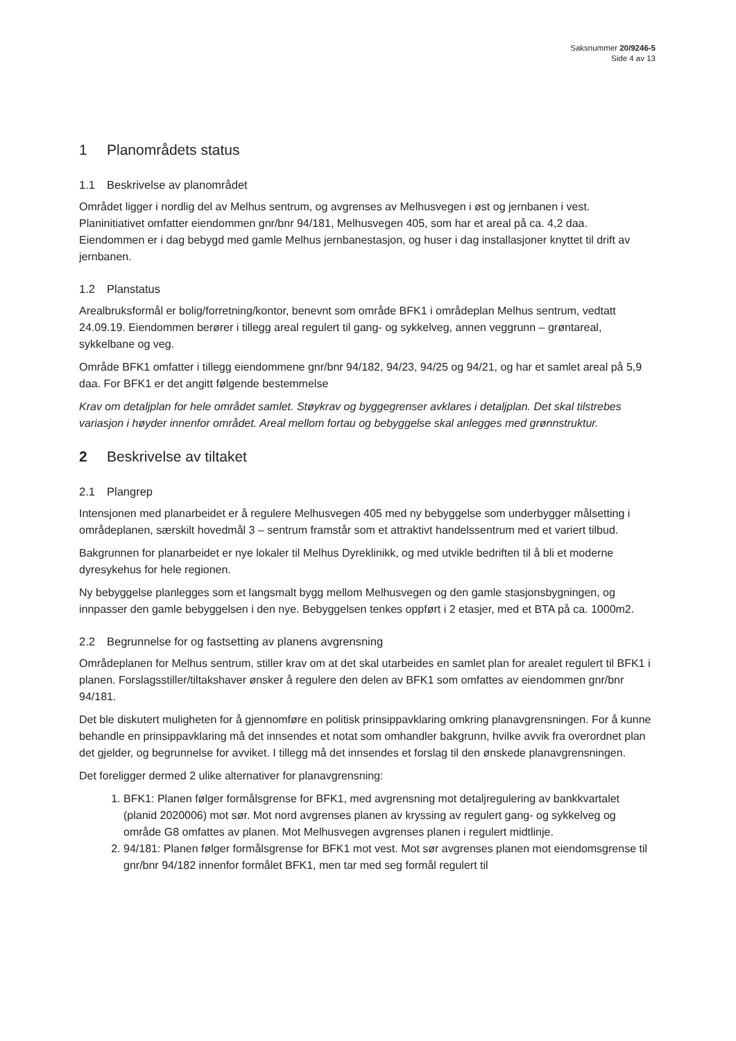Saksnummer 20/9246-5
Side 4 av 13
1 Planområdets status
1.1 Beskrivelse av planområdet
Området ligger i nordlig del av Melhus sentrum, og avgrenses av Melhusvegen i øst og jernbanen i vest. Planinitiativet omfatter eiendommen gnr/bnr 94/181, Melhusvegen 405, som har et areal på ca. 4,2 daa. Eiendommen er i dag bebygd med gamle Melhus jernbanestasjon, og huser i dag installasjoner knyttet til drift av jernbanen.
1.2 Planstatus
Arealbruksformål er bolig/forretning/kontor, benevnt som område BFK1 i områdeplan Melhus sentrum, vedtatt 24.09.19. Eiendommen berører i tillegg areal regulert til gang- og sykkelveg, annen veggrunn – grøntareal, sykkelbane og veg.
Område BFK1 omfatter i tillegg eiendommene gnr/bnr 94/182, 94/23, 94/25 og 94/21, og har et samlet areal på 5,9 daa. For BFK1 er det angitt følgende bestemmelse
Krav om detaljplan for hele området samlet. Støykrav og byggegrenser avklares i detaljplan. Det skal tilstrebes variasjon i høyder innenfor området. Areal mellom fortau og bebyggelse skal anlegges med grønnstruktur.
2 Beskrivelse av tiltaket
2.1 Plangrep
Intensjonen med planarbeidet er å regulere Melhusvegen 405 med ny bebyggelse som underbygger målsetting i områdeplanen, særskilt hovedmål 3 – sentrum framstår som et attraktivt handelssentrum med et variert tilbud.
Bakgrunnen for planarbeidet er nye lokaler til Melhus Dyreklinikk, og med utvikle bedriften til å bli et moderne dyresykehus for hele regionen.
Ny bebyggelse planlegges som et langsmalt bygg mellom Melhusvegen og den gamle stasjonsbygningen, og innpasser den gamle bebyggelsen i den nye. Bebyggelsen tenkes oppført i 2 etasjer, med et BTA på ca. 1000m2.
2.2 Begrunnelse for og fastsetting av planens avgrensning
Områdeplanen for Melhus sentrum, stiller krav om at det skal utarbeides en samlet plan for arealet regulert til BFK1 i planen. Forslagsstiller/tiltakshaver ønsker å regulere den delen av BFK1 som omfattes av eiendommen gnr/bnr 94/181.
Det ble diskutert muligheten for å gjennomføre en politisk prinsippavklaring omkring planavgrensningen. For å kunne behandle en prinsippavklaring må det innsendes et notat som omhandler bakgrunn, hvilke avvik fra overordnet plan det gjelder, og begrunnelse for avviket. I tillegg må det innsendes et forslag til den ønskede planavgrensningen.
Det foreligger dermed 2 ulike alternativer for planavgrensning:
1. BFK1: Planen følger formålsgrense for BFK1, med avgrensning mot detaljregulering av bankkvartalet (planid 2020006) mot sør. Mot nord avgrenses planen av kryssing av regulert gang- og sykkelveg og område G8 omfattes av planen. Mot Melhusvegen avgrenses planen i regulert midtlinje.
2. 94/181: Planen følger formålsgrense for BFK1 mot vest. Mot sør avgrenses planen mot eiendomsgrense til gnr/bnr 94/182 innenfor formålet BFK1, men tar med seg formål regulert til